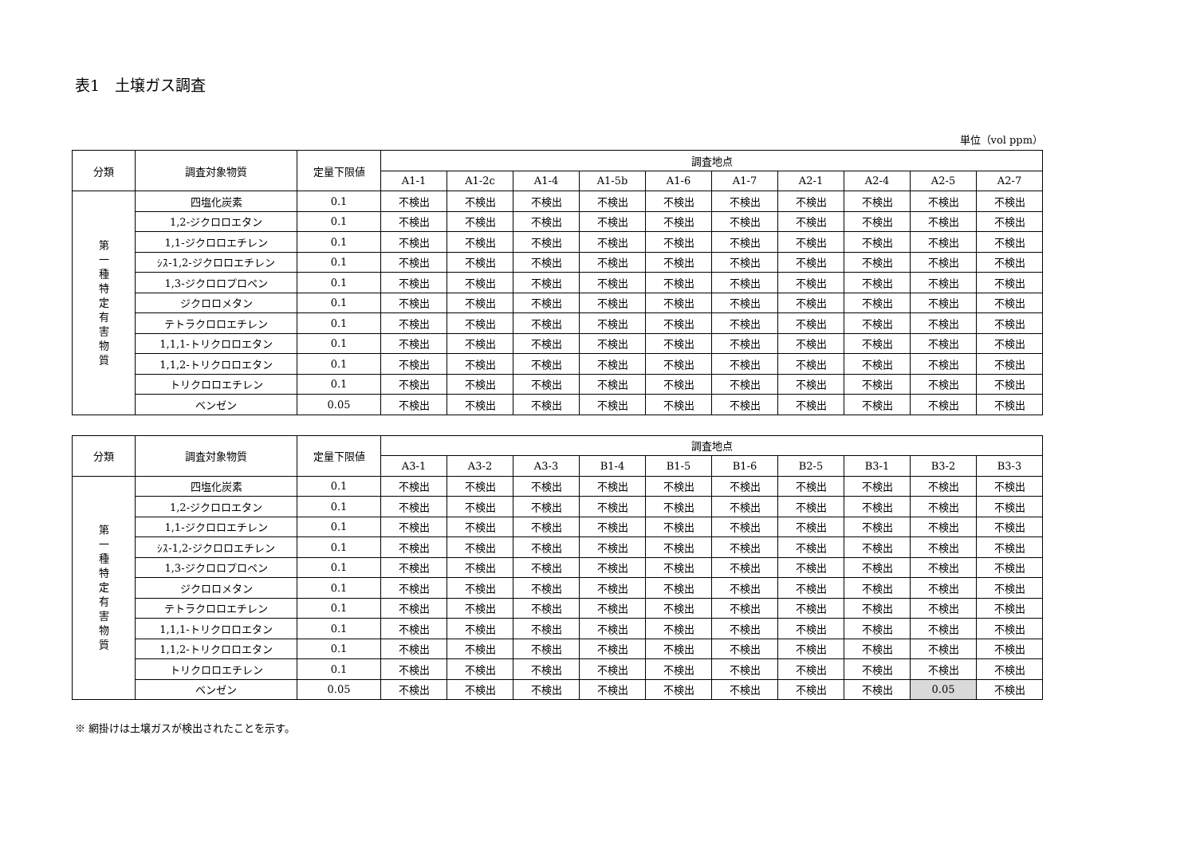表1　土壌ガス調査
単位（vol ppm）
| 分類 | 調査対象物質 | 定量下限値 | 調査地点 | | | | | | | | | |
| --- | --- | --- | --- | --- | --- | --- | --- | --- | --- | --- | --- | --- |
| | | | A1-1 | A1-2c | A1-4 | A1-5b | A1-6 | A1-7 | A2-1 | A2-4 | A2-5 | A2-7 |
| 第 一 種 特 定 有 害 物 質 | 四塩化炭素 | 0.1 | 不検出 | 不検出 | 不検出 | 不検出 | 不検出 | 不検出 | 不検出 | 不検出 | 不検出 | 不検出 |
| | 1,2-ジクロロエタン | 0.1 | 不検出 | 不検出 | 不検出 | 不検出 | 不検出 | 不検出 | 不検出 | 不検出 | 不検出 | 不検出 |
| | 1,1-ジクロロエチレン | 0.1 | 不検出 | 不検出 | 不検出 | 不検出 | 不検出 | 不検出 | 不検出 | 不検出 | 不検出 | 不検出 |
| | ｼｽ-1,2-ジクロロエチレン | 0.1 | 不検出 | 不検出 | 不検出 | 不検出 | 不検出 | 不検出 | 不検出 | 不検出 | 不検出 | 不検出 |
| | 1,3-ジクロロプロペン | 0.1 | 不検出 | 不検出 | 不検出 | 不検出 | 不検出 | 不検出 | 不検出 | 不検出 | 不検出 | 不検出 |
| | ジクロロメタン | 0.1 | 不検出 | 不検出 | 不検出 | 不検出 | 不検出 | 不検出 | 不検出 | 不検出 | 不検出 | 不検出 |
| | テトラクロロエチレン | 0.1 | 不検出 | 不検出 | 不検出 | 不検出 | 不検出 | 不検出 | 不検出 | 不検出 | 不検出 | 不検出 |
| | 1,1,1-トリクロロエタン | 0.1 | 不検出 | 不検出 | 不検出 | 不検出 | 不検出 | 不検出 | 不検出 | 不検出 | 不検出 | 不検出 |
| | 1,1,2-トリクロロエタン | 0.1 | 不検出 | 不検出 | 不検出 | 不検出 | 不検出 | 不検出 | 不検出 | 不検出 | 不検出 | 不検出 |
| | トリクロロエチレン | 0.1 | 不検出 | 不検出 | 不検出 | 不検出 | 不検出 | 不検出 | 不検出 | 不検出 | 不検出 | 不検出 |
| | ベンゼン | 0.05 | 不検出 | 不検出 | 不検出 | 不検出 | 不検出 | 不検出 | 不検出 | 不検出 | 不検出 | 不検出 |
| 分類 | 調査対象物質 | 定量下限値 | 調査地点 | | | | | | | | | |
| --- | --- | --- | --- | --- | --- | --- | --- | --- | --- | --- | --- | --- |
| | | | A3-1 | A3-2 | A3-3 | B1-4 | B1-5 | B1-6 | B2-5 | B3-1 | B3-2 | B3-3 |
| 第 一 種 特 定 有 害 物 質 | 四塩化炭素 | 0.1 | 不検出 | 不検出 | 不検出 | 不検出 | 不検出 | 不検出 | 不検出 | 不検出 | 不検出 | 不検出 |
| | 1,2-ジクロロエタン | 0.1 | 不検出 | 不検出 | 不検出 | 不検出 | 不検出 | 不検出 | 不検出 | 不検出 | 不検出 | 不検出 |
| | 1,1-ジクロロエチレン | 0.1 | 不検出 | 不検出 | 不検出 | 不検出 | 不検出 | 不検出 | 不検出 | 不検出 | 不検出 | 不検出 |
| | ｼｽ-1,2-ジクロロエチレン | 0.1 | 不検出 | 不検出 | 不検出 | 不検出 | 不検出 | 不検出 | 不検出 | 不検出 | 不検出 | 不検出 |
| | 1,3-ジクロロプロペン | 0.1 | 不検出 | 不検出 | 不検出 | 不検出 | 不検出 | 不検出 | 不検出 | 不検出 | 不検出 | 不検出 |
| | ジクロロメタン | 0.1 | 不検出 | 不検出 | 不検出 | 不検出 | 不検出 | 不検出 | 不検出 | 不検出 | 不検出 | 不検出 |
| | テトラクロロエチレン | 0.1 | 不検出 | 不検出 | 不検出 | 不検出 | 不検出 | 不検出 | 不検出 | 不検出 | 不検出 | 不検出 |
| | 1,1,1-トリクロロエタン | 0.1 | 不検出 | 不検出 | 不検出 | 不検出 | 不検出 | 不検出 | 不検出 | 不検出 | 不検出 | 不検出 |
| | 1,1,2-トリクロロエタン | 0.1 | 不検出 | 不検出 | 不検出 | 不検出 | 不検出 | 不検出 | 不検出 | 不検出 | 不検出 | 不検出 |
| | トリクロロエチレン | 0.1 | 不検出 | 不検出 | 不検出 | 不検出 | 不検出 | 不検出 | 不検出 | 不検出 | 不検出 | 不検出 |
| | ベンゼン | 0.05 | 不検出 | 不検出 | 不検出 | 不検出 | 不検出 | 不検出 | 不検出 | 不検出 | 0.05 | 不検出 |
※ 網掛けは土壌ガスが検出されたことを示す。